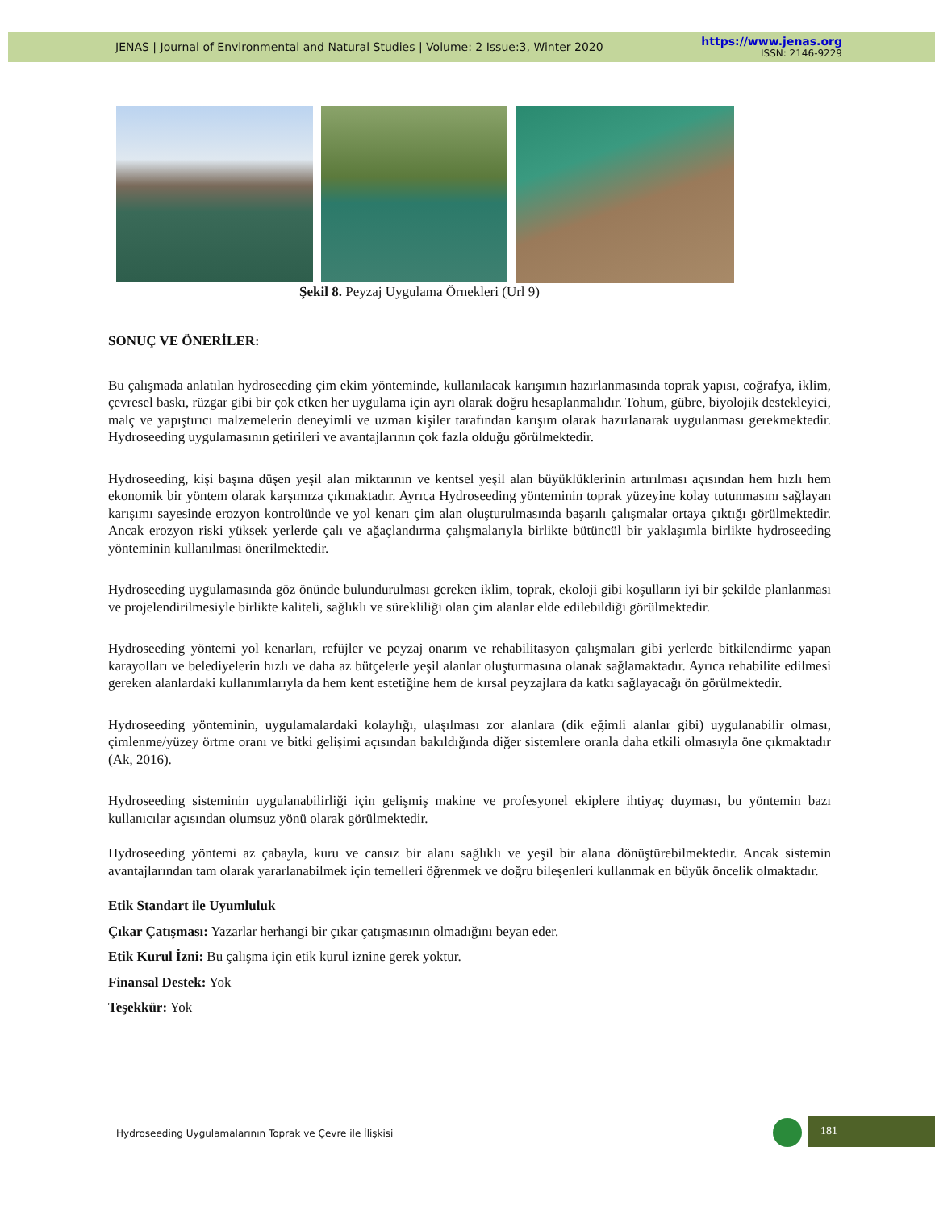JENAS | Journal of Environmental and Natural Studies | Volume: 2 Issue:3, Winter 2020
https://www.jenas.org
ISSN: 2146-9229
Şekil 8. Peyzaj Uygulama Örnekleri (Url 9)
SONUÇ VE ÖNERİLER:
Bu çalışmada anlatılan hydroseeding çim ekim yönteminde, kullanılacak karışımın hazırlanmasında toprak yapısı, coğrafya, iklim, çevresel baskı, rüzgar gibi bir çok etken her uygulama için ayrı olarak doğru hesaplanmalıdır. Tohum, gübre, biyolojik destekleyici, malç ve yapıştırıcı malzemelerin deneyimli ve uzman kişiler tarafından karışım olarak hazırlanarak uygulanması gerekmektedir. Hydroseeding uygulamasının getirileri ve avantajlarının çok fazla olduğu görülmektedir.
Hydroseeding, kişi başına düşen yeşil alan miktarının ve kentsel yeşil alan büyüklüklerinin artırılması açısından hem hızlı hem ekonomik bir yöntem olarak karşımıza çıkmaktadır. Ayrıca Hydroseeding yönteminin toprak yüzeyine kolay tutunmasını sağlayan karışımı sayesinde erozyon kontrolünde ve yol kenarı çim alan oluşturulmasında başarılı çalışmalar ortaya çıktığı görülmektedir. Ancak erozyon riski yüksek yerlerde çalı ve ağaçlandırma çalışmalarıyla birlikte bütüncül bir yaklaşımla birlikte hydroseeding yönteminin kullanılması önerilmektedir.
Hydroseeding uygulamasında göz önünde bulundurulması gereken iklim, toprak, ekoloji gibi koşulların iyi bir şekilde planlanması ve projelendirilmesiyle birlikte kaliteli, sağlıklı ve sürekliliği olan çim alanlar elde edilebildiği görülmektedir.
Hydroseeding yöntemi yol kenarları, refüjler ve peyzaj onarım ve rehabilitasyon çalışmaları gibi yerlerde bitkilendirme yapan karayolları ve belediyelerin hızlı ve daha az bütçelerle yeşil alanlar oluşturmasına olanak sağlamaktadır. Ayrıca rehabilite edilmesi gereken alanlardaki kullanımlarıyla da hem kent estetiğine hem de kırsal peyzajlara da katkı sağlayacağı ön görülmektedir.
Hydroseeding yönteminin, uygulamalardaki kolaylığı, ulaşılması zor alanlara (dik eğimli alanlar gibi) uygulanabilir olması, çimlenme/yüzey örtme oranı ve bitki gelişimi açısından bakıldığında diğer sistemlere oranla daha etkili olmasıyla öne çıkmaktadır (Ak, 2016).
Hydroseeding sisteminin uygulanabilirliği için gelişmiş makine ve profesyonel ekiplere ihtiyaç duyması, bu yöntemin bazı kullanıcılar açısından olumsuz yönü olarak görülmektedir.
Hydroseeding yöntemi az çabayla, kuru ve cansız bir alanı sağlıklı ve yeşil bir alana dönüştürebilmektedir. Ancak sistemin avantajlarından tam olarak yararlanabilmek için temelleri öğrenmek ve doğru bileşenleri kullanmak en büyük öncelik olmaktadır.
Etik Standart ile Uyumluluk
Çıkar Çatışması: Yazarlar herhangi bir çıkar çatışmasının olmadığını beyan eder.
Etik Kurul İzni: Bu çalışma için etik kurul iznine gerek yoktur.
Finansal Destek: Yok
Teşekkür: Yok
Hydroseeding Uygulamalarının Toprak ve Çevre ile İlişkisi
181